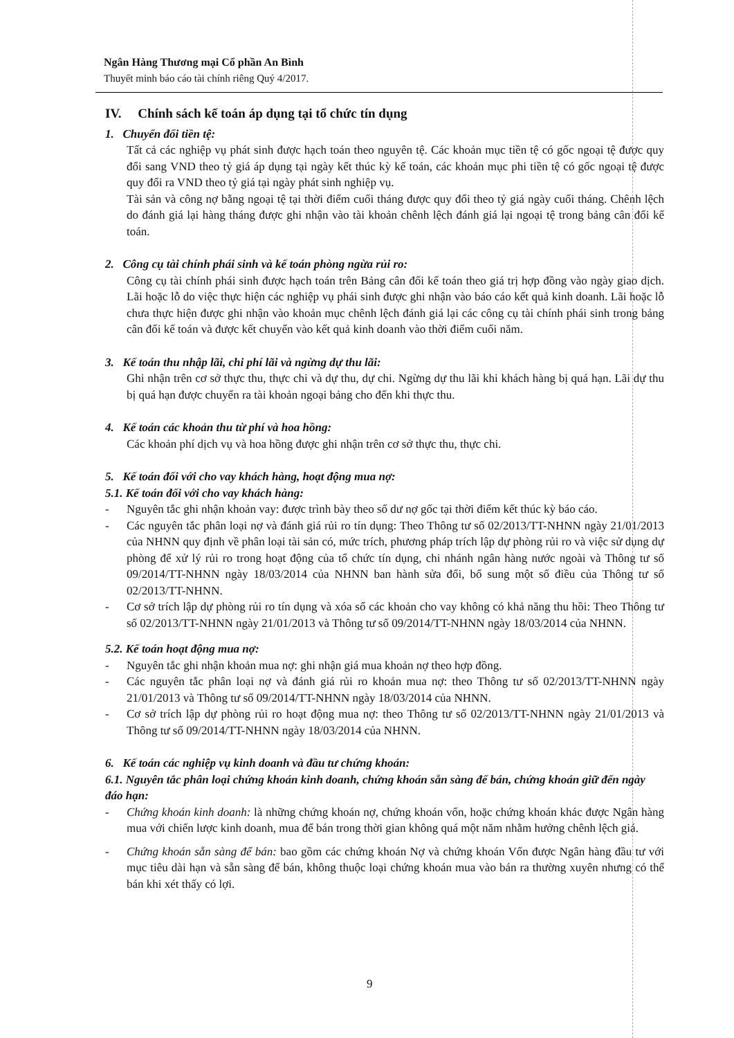Ngân Hàng Thương mại Cổ phần An Bình
Thuyết minh báo cáo tài chính riêng Quý 4/2017.
IV. Chính sách kế toán áp dụng tại tổ chức tín dụng
1. Chuyển đổi tiền tệ:
Tất cả các nghiệp vụ phát sinh được hạch toán theo nguyên tệ. Các khoản mục tiền tệ có gốc ngoại tệ được quy đổi sang VND theo tỷ giá áp dụng tại ngày kết thúc kỳ kế toán, các khoản mục phi tiền tệ có gốc ngoại tệ được quy đổi ra VND theo tỷ giá tại ngày phát sinh nghiệp vụ.
Tài sản và công nợ bằng ngoại tệ tại thời điểm cuối tháng được quy đổi theo tỷ giá ngày cuối tháng. Chênh lệch do đánh giá lại hàng tháng được ghi nhận vào tài khoản chênh lệch đánh giá lại ngoại tệ trong bảng cân đối kế toán.
2. Công cụ tài chính phái sinh và kế toán phòng ngừa rủi ro:
Công cụ tài chính phái sinh được hạch toán trên Bảng cân đối kế toán theo giá trị hợp đồng vào ngày giao dịch. Lãi hoặc lỗ do việc thực hiện các nghiệp vụ phái sinh được ghi nhận vào báo cáo kết quả kinh doanh. Lãi hoặc lỗ chưa thực hiện được ghi nhận vào khoản mục chênh lệch đánh giá lại các công cụ tài chính phái sinh trong bảng cân đối kế toán và được kết chuyển vào kết quả kinh doanh vào thời điểm cuối năm.
3. Kế toán thu nhập lãi, chi phí lãi và ngừng dự thu lãi:
Ghi nhận trên cơ sở thực thu, thực chi và dự thu, dự chi. Ngừng dự thu lãi khi khách hàng bị quá hạn. Lãi dự thu bị quá hạn được chuyển ra tài khoản ngoại bảng cho đến khi thực thu.
4. Kế toán các khoản thu từ phí và hoa hồng:
Các khoản phí dịch vụ và hoa hồng được ghi nhận trên cơ sở thực thu, thực chi.
5. Kế toán đối với cho vay khách hàng, hoạt động mua nợ:
5.1. Kế toán đối với cho vay khách hàng:
- Nguyên tắc ghi nhận khoản vay: được trình bày theo số dư nợ gốc tại thời điểm kết thúc kỳ báo cáo.
- Các nguyên tắc phân loại nợ và đánh giá rủi ro tín dụng: Theo Thông tư số 02/2013/TT-NHNN ngày 21/01/2013 của NHNN quy định về phân loại tài sản có, mức trích, phương pháp trích lập dự phòng rủi ro và việc sử dụng dự phòng để xử lý rủi ro trong hoạt động của tổ chức tín dụng, chi nhánh ngân hàng nước ngoài và Thông tư số 09/2014/TT-NHNN ngày 18/03/2014 của NHNN ban hành sửa đổi, bổ sung một số điều của Thông tư số 02/2013/TT-NHNN.
- Cơ sở trích lập dự phòng rủi ro tín dụng và xóa sổ các khoản cho vay không có khả năng thu hồi: Theo Thông tư số 02/2013/TT-NHNN ngày 21/01/2013 và Thông tư số 09/2014/TT-NHNN ngày 18/03/2014 của NHNN.
5.2. Kế toán hoạt động mua nợ:
- Nguyên tắc ghi nhận khoản mua nợ: ghi nhận giá mua khoản nợ theo hợp đồng.
- Các nguyên tắc phân loại nợ và đánh giá rủi ro khoản mua nợ: theo Thông tư số 02/2013/TT-NHNN ngày 21/01/2013 và Thông tư số 09/2014/TT-NHNN ngày 18/03/2014 của NHNN.
- Cơ sở trích lập dự phòng rủi ro hoạt động mua nợ: theo Thông tư số 02/2013/TT-NHNN ngày 21/01/2013 và Thông tư số 09/2014/TT-NHNN ngày 18/03/2014 của NHNN.
6. Kế toán các nghiệp vụ kinh doanh và đầu tư chứng khoán:
6.1. Nguyên tắc phân loại chứng khoán kinh doanh, chứng khoán sẵn sàng để bán, chứng khoán giữ đến ngày đáo hạn:
- Chứng khoán kinh doanh: là những chứng khoán nợ, chứng khoán vốn, hoặc chứng khoán khác được Ngân hàng mua với chiến lược kinh doanh, mua để bán trong thời gian không quá một năm nhằm hưởng chênh lệch giá.
- Chứng khoán sẵn sàng để bán: bao gồm các chứng khoán Nợ và chứng khoán Vốn được Ngân hàng đầu tư với mục tiêu dài hạn và sẵn sàng để bán, không thuộc loại chứng khoán mua vào bán ra thường xuyên nhưng có thể bán khi xét thấy có lợi.
9